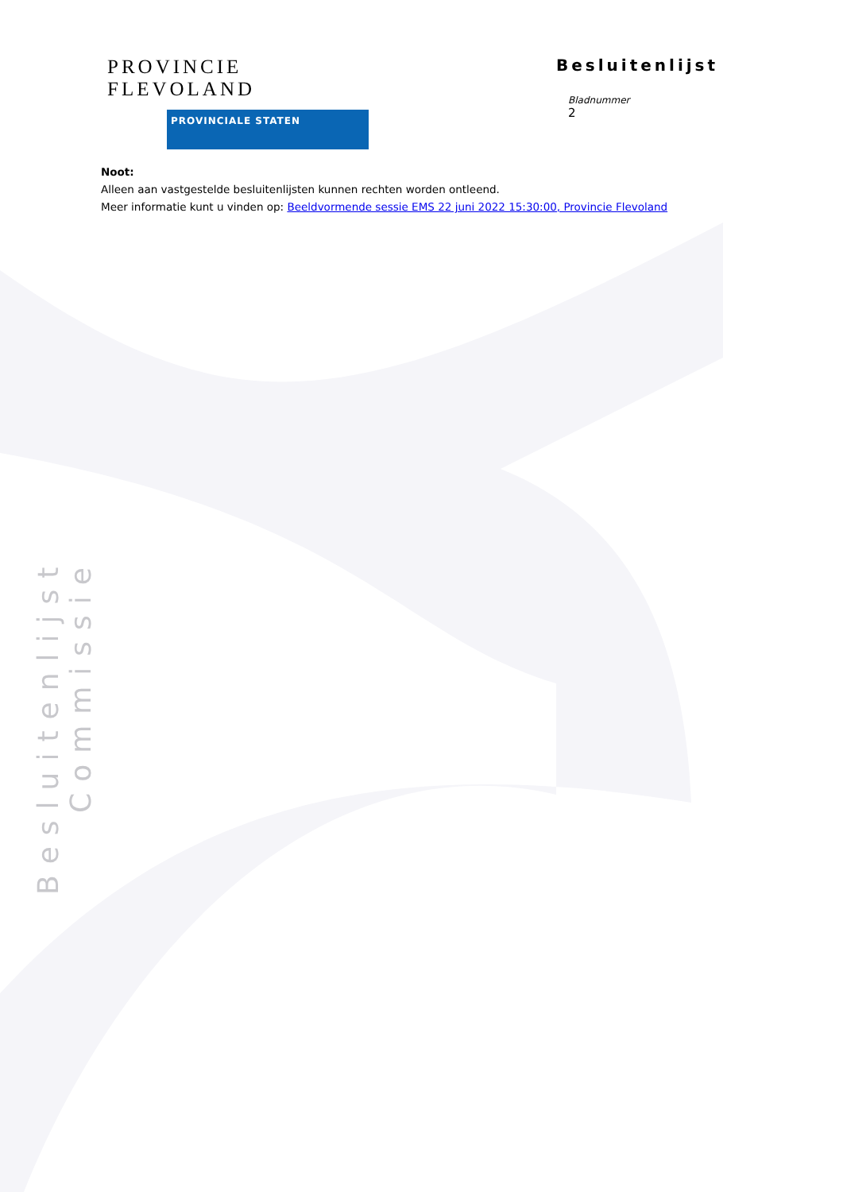PROVINCIE FLEVOLAND
PROVINCIALE STATEN
Besluitenlijst
Bladnummer
2
Noot:
Alleen aan vastgestelde besluitenlijsten kunnen rechten worden ontleend.
Meer informatie kunt u vinden op: Beeldvormende sessie EMS 22 juni 2022 15:30:00, Provincie Flevoland
Besluitenlijst Commissie